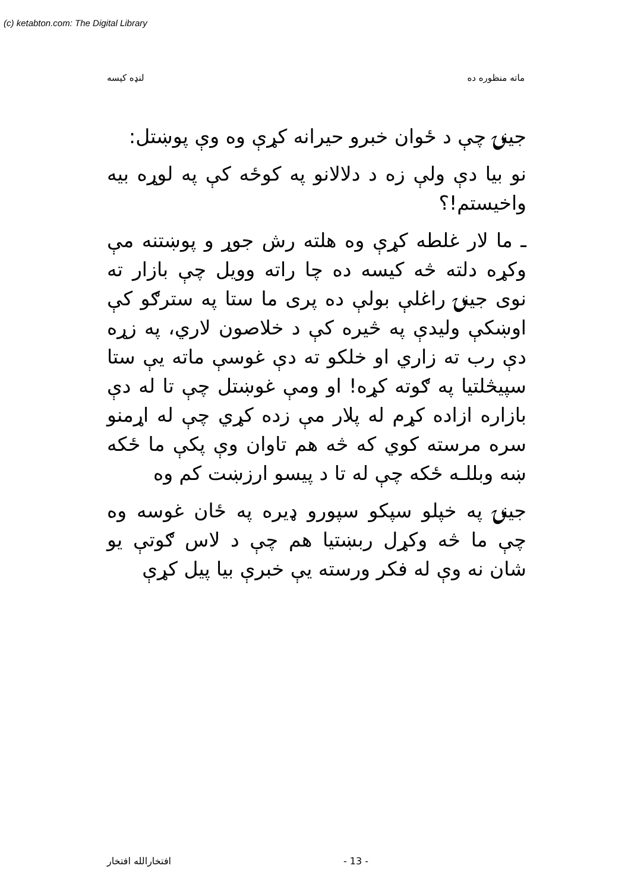(c) ketabton.com: The Digital Library
ماته منظوره ده لنډه کیسه
جینۍ چې د ځوان خبرو حیرانه کړې وه وې پوښتل:
نو بیا دې ولې زه د دلالانو په کوځه کې په لوړه بیه واخیستم!؟
ـ ما لار غلطه کړې وه هلته رش جوړ و پوښتنه مې وکړه دلته څه کیسه ده چا راته وویل چې بازار ته نوی جینۍ راغلې بولې ده پرى ما ستا په سترګو کې اوښکې ولیدې په څیره کې د خلاصون لاري، په زړه دې رب ته زاري او خلکو ته دې غوسې ماته یې ستا سپیڅلتیا په ګوته کړه! او ومې غوښتل چې تا له دې بازاره ازاده کړم له پلار مې زده کړي چې له اړمنو سره مرسته کوي که څه هم تاوان وې پکې ما ځکه ښه وبللـه ځکه چې له تا د پیسو ارزښت کم وه
جینۍ په خپلو سپکو سپورو ډیره په ځان غوسه وه چې ما څه وکړل ربښتیا هم چې د لاس ګوتې یو شان نه وې له فکر ورسته یې خبرې بیا پیل کړې
- 13 - افتخارالله افتخار